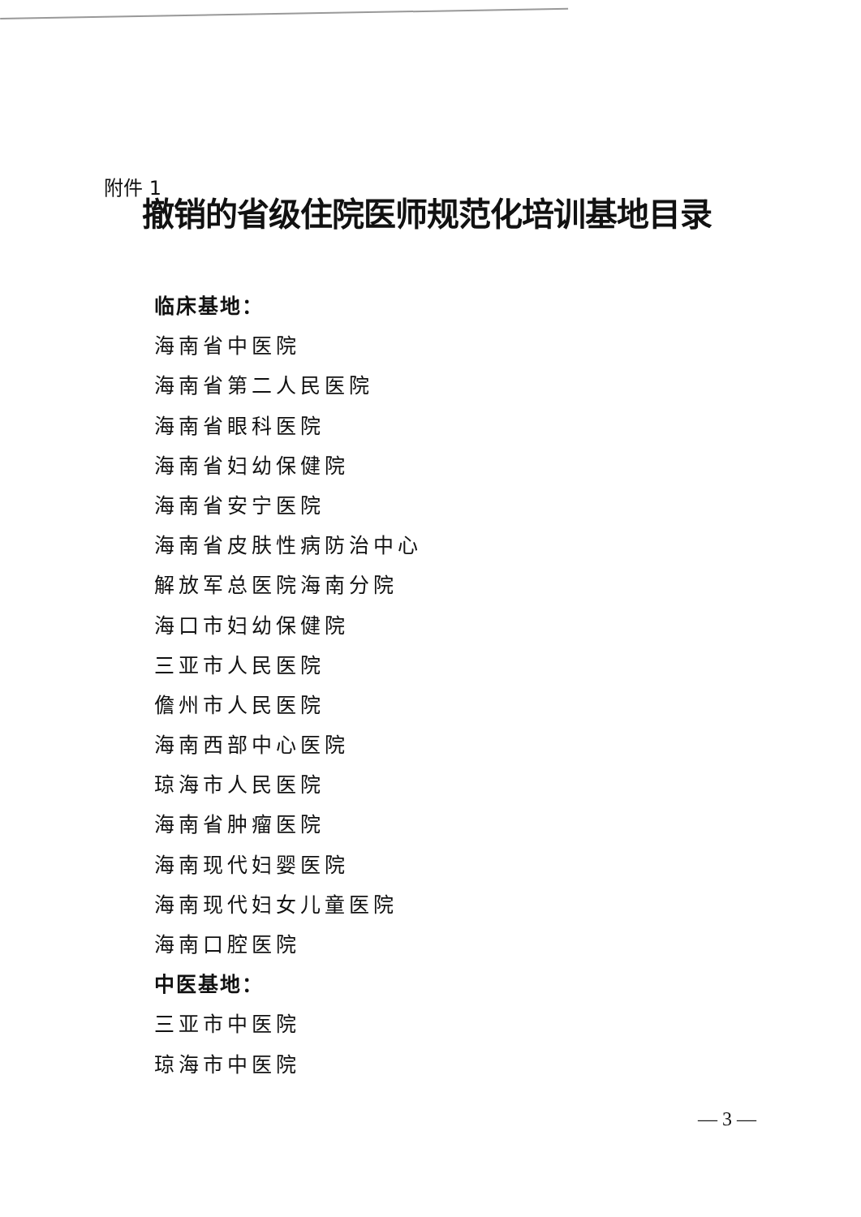附件 1
撤销的省级住院医师规范化培训基地目录
临床基地：
海南省中医院
海南省第二人民医院
海南省眼科医院
海南省妇幼保健院
海南省安宁医院
海南省皮肤性病防治中心
解放军总医院海南分院
海口市妇幼保健院
三亚市人民医院
儋州市人民医院
海南西部中心医院
琼海市人民医院
海南省肿瘤医院
海南现代妇婴医院
海南现代妇女儿童医院
海南口腔医院
中医基地：
三亚市中医院
琼海市中医院
— 3 —